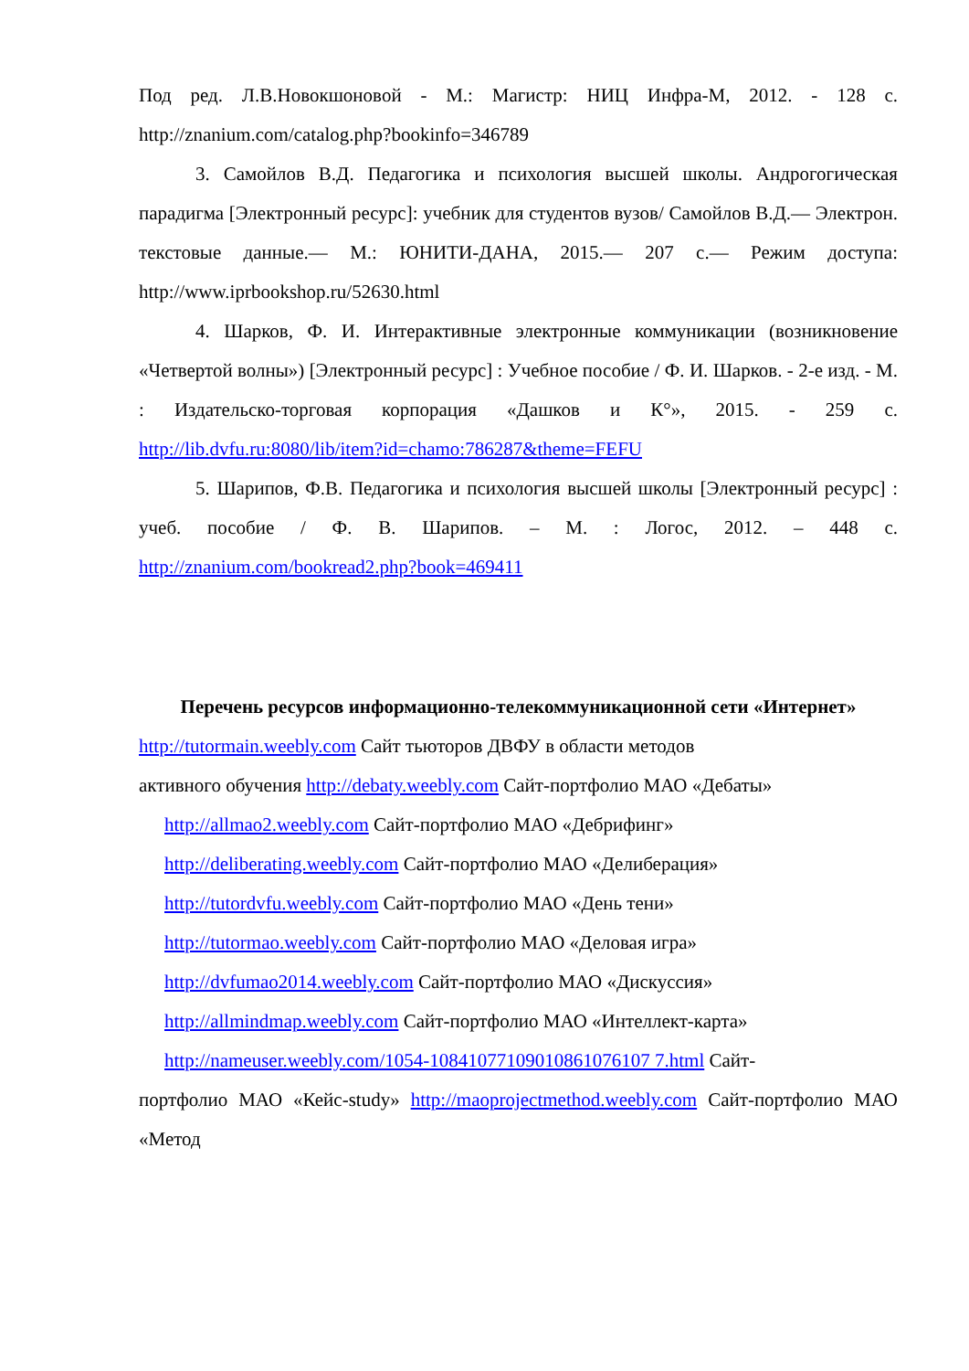Под ред. Л.В.Новокшоновой - М.: Магистр: НИЦ Инфра-М, 2012. - 128 с. http://znanium.com/catalog.php?bookinfo=346789
3. Самойлов В.Д. Педагогика и психология высшей школы. Андрогогическая парадигма [Электронный ресурс]: учебник для студентов вузов/ Самойлов В.Д.— Электрон. текстовые данные.— М.: ЮНИТИ-ДАНА, 2015.— 207 с.— Режим доступа: http://www.iprbookshop.ru/52630.html
4. Шарков, Ф. И. Интерактивные электронные коммуникации (возникновение «Четвертой волны») [Электронный ресурс] : Учебное пособие / Ф. И. Шарков. - 2-е изд. - М. : Издательско-торговая корпорация «Дашков и К°», 2015. - 259 с. http://lib.dvfu.ru:8080/lib/item?id=chamo:786287&theme=FEFU
5. Шарипов, Ф.В. Педагогика и психология высшей школы [Электронный ресурс] : учеб. пособие / Ф. В. Шарипов. – М. : Логос, 2012. – 448 с. http://znanium.com/bookread2.php?book=469411
Перечень ресурсов информационно-телекоммуникационной сети «Интернет»
http://tutormain.weebly.com Сайт тьюторов ДВФУ в области методов
активного обучения http://debaty.weebly.com Сайт-портфолио МАО «Дебаты»
http://allmao2.weebly.com Сайт-портфолио МАО «Дебрифинг»
http://deliberating.weebly.com Сайт-портфолио МАО «Делиберация»
http://tutordvfu.weebly.com Сайт-портфолио МАО «День тени»
http://tutormao.weebly.com Сайт-портфолио МАО «Деловая игра»
http://dvfumao2014.weebly.com Сайт-портфолио МАО «Дискуссия»
http://allmindmap.weebly.com Сайт-портфолио МАО «Интеллект-карта»
http://nameuser.weebly.com/1054-10841077109010861076107 7.html Сайт-
портфолио МАО «Кейс-study» http://maoprojectmethod.weebly.com Сайт-портфолио МАО «Метод